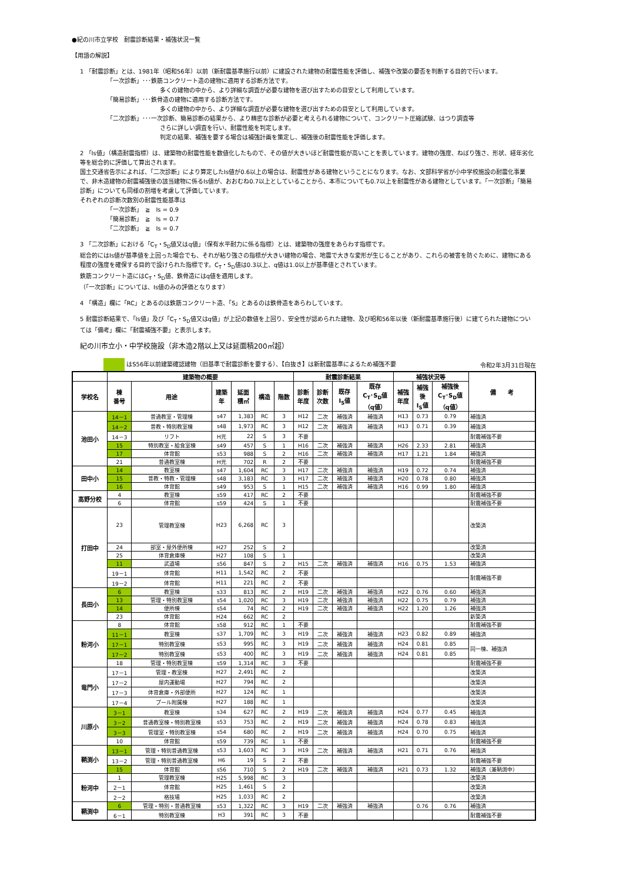●紀の川市立学校　耐震診断結果・補強状況一覧
【用語の解説】
1 「耐震診断」とは、1981年（昭和56年）以前（新耐震基準施行以前）に建設された建物の耐震性能を評価し、補強や改築の要否を判断する目的で行います。
「一次診断」･･･鉄筋コンクリート造の建物に適用する診断方法です。
多くの建物の中から、より詳細な調査が必要な建物を選び出すための目安として利用しています。
「簡易診断」･･･鉄骨造の建物に適用する診断方法です。
多くの建物の中から、より詳細な調査が必要な建物を選び出すための目安として利用しています。
「二次診断」･･･一次診断、簡易診断の結果から、より精密な診断が必要と考えられる建物について、コンクリート圧縮試験、はつり調査等
さらに詳しい調査を行い、耐震性能を判定します。
判定の結果、補強を要する場合は補強計画を策定し、補強後の耐震性能を評価します。
2 「Is値」（構造耐震指標）は、建築物の耐震性能を数値化したもので、その値が大きいほど耐震性能が高いことを表しています。建物の強度、ねばり強さ、形状、経年劣化等を総合的に評価して算出されます。
国土交通省告示によれば、「二次診断」により算定したIs値が0.6以上の場合は、耐震性がある建物ということになります。なお、文部科学省が小中学校施設の耐震化事業で、非木造建物の耐震補強後の該当建物に係るIs値が、おおむね0.7以上としていることから、本市についても0.7以上を耐震性がある建物としています。「一次診断」「簡易診断」についても同様の割増を考慮して評価しています。
それぞれの診断次数別の耐震性能基準は
「一次診断」　≧　Is = 0.9
「簡易診断」　≧　Is = 0.7
「二次診断」　≧　Is = 0.7
3 「二次診断」における「C<sub>T</sub>・S<sub>D</sub>値又はq値」（保有水平耐力に係る指標）とは、建築物の強度をあらわす指標です。
総合的にはIs値が基準値を上回った場合でも、それが粘り強さの指標が大きい建物の場合、地震で大きな変形が生じることがあり、これらの被害を防ぐために、建物にある程度の強度を確保する目的で設けられた指標です。C<sub>T</sub>・S<sub>D</sub>値は0.3以上、q値は1.0以上が基準値とされています。
鉄筋コンクリート造にはC<sub>T</sub>・S<sub>D</sub>値、鉄骨造にはq値を適用します。
（「一次診断」については、Is値のみの評価となります）
4 「構造」欄に「RC」とあるのは鉄筋コンクリート造、「S」とあるのは鉄骨造をあらわしています。
5 耐震診断結果で、「Is値」及び「C<sub>T</sub>・S<sub>D</sub>値又はq値」が上記の数値を上回り、安全性が認められた建物、及び昭和56年以後（新耐震基準施行後）に建てられた建物については「備考」欄に「耐震補強不要」と表示します。
紀の川市立小・中学校施設（非木造2階以上又は延面積200㎡超）
はS56年以前建築確認建物（旧基準で耐震診断を要する）、【白抜き】は新耐震基準によるため補強不要 令和2年3月31日現在
| | 建築物の概要 | | | | | | 耐震診断結果 | | | | 補強状況等 | | | 備 考 |
| --- | --- | --- | --- | --- | --- | --- | --- | --- | --- | --- | --- | --- | --- | --- |
| 学校名 | 棟 番号 | 用途 | 建築 年 | 延面 積㎡ | 構造 | 階数 | 診断 年度 | 診断 次数 | 既存 I<sub>S</sub>値 | 既存 C<sub>T</sub>･S<sub>D</sub>値 （q値） | 補強 年度 | 補強 後 I<sub>S</sub>値 | 補強後 C<sub>T</sub>･S<sub>D</sub>値 （q値） | |
| 池田小 | 14－1 | 普通教室・管理棟 | s47 | 1,383 | RC | 3 | H12 | 二次 | 補強済 | 補強済 | H13 | 0.73 | 0.79 | 補強済 |
| | 14－2 | 普教・特別教室棟 | s48 | 1,973 | RC | 3 | H12 | 二次 | 補強済 | 補強済 | H13 | 0.71 | 0.39 | 補強済 |
| | 14－3 | リフト | H元 | 22 | S | 3 | 不要 | | | | | | | 耐震補強不要 |
| | 15 | 特別教室・給食室棟 | s49 | 457 | S | 1 | H16 | 二次 | 補強済 | 補強済 | H26 | 2.33 | 2.81 | 補強済 |
| | 17 | 体育館 | s53 | 988 | S | 2 | H16 | 二次 | 補強済 | 補強済 | H17 | 1.21 | 1.84 | 補強済 |
| | 21 | 普通教室棟 | H元 | 702 | R | 2 | 不要 | | | | | | | 耐震補強不要 |
| 田中小 | 14 | 教室棟 | s47 | 1,604 | RC | 3 | H17 | 二次 | 補強済 | 補強済 | H19 | 0.72 | 0.74 | 補強済 |
| | 15 | 普教・特教・管理棟 | s48 | 3,183 | RC | 3 | H17 | 二次 | 補強済 | 補強済 | H20 | 0.78 | 0.80 | 補強済 |
| | 16 | 体育館 | s49 | 953 | S | 1 | H15 | 二次 | 補強済 | 補強済 | H16 | 0.99 | 1.80 | 補強済 |
| 高野分校 | 4 | 教室棟 | s59 | 417 | RC | 2 | 不要 | | | | | | | 耐震補強不要 |
| | 6 | 体育館 | s59 | 424 | S | 1 | 不要 | | | | | | | 耐震補強不要 |
| 打田中 | 23 | 管理教室棟 | H23 | 6,268 | RC | 3 | | | | | | | | 改築済 |
| | 24 | 部室・屋外便所棟 | H27 | 252 | S | 2 | | | | | | | | 改築済 |
| | 25 | 体育倉庫棟 | H27 | 108 | S | 1 | | | | | | | | 改築済 |
| | 11 | 武道場 | s56 | 847 | S | 2 | H15 | 二次 | 補強済 | 補強済 | H16 | 0.75 | 1.53 | 補強済 |
| | 19－1 | 体育館 | H11 | 1,542 | RC | 2 | 不要 | | | | | | | 耐震補強不要 |
| | 19－2 | 体育館 | H11 | 221 | RC | 2 | 不要 | | | | | | | |
| 長田小 | 6 | 教室棟 | s33 | 813 | RC | 2 | H19 | 二次 | 補強済 | 補強済 | H22 | 0.76 | 0.60 | 補強済 |
| | 13 | 管理・特別教室棟 | s54 | 1,020 | RC | 3 | H19 | 二次 | 補強済 | 補強済 | H22 | 0.75 | 0.79 | 補強済 |
| | 14 | 便所棟 | s54 | 74 | RC | 2 | H19 | 二次 | 補強済 | 補強済 | H22 | 1.20 | 1.26 | 補強済 |
| | 23 | 体育館 | H24 | 662 | RC | 2 | | | | | | | | 新築済 |
| 粉河小 | 8 | 体育館 | s58 | 912 | RC | 1 | 不要 | | | | | | | 耐震補強不要 |
| | 11－1 | 教室棟 | s37 | 1,709 | RC | 3 | H19 | 二次 | 補強済 | 補強済 | H23 | 0.82 | 0.89 | 補強済 |
| | 17－1 | 特別教室棟 | s53 | 995 | RC | 3 | H19 | 二次 | 補強済 | 補強済 | H24 | 0.81 | 0.85 | 同一棟、補強済 |
| | 17－2 | 特別教室棟 | s53 | 400 | RC | 3 | H19 | 二次 | 補強済 | 補強済 | H24 | 0.81 | 0.85 | |
| | 18 | 管理・特別教室棟 | s59 | 1,314 | RC | 3 | 不要 | | | | | | | 耐震補強不要 |
| 竜門小 | 17－1 | 管理・教室棟 | H27 | 2,491 | RC | 2 | | | | | | | | 改築済 |
| | 17－2 | 屋内運動場 | H27 | 794 | RC | 2 | | | | | | | | 改築済 |
| | 17－3 | 体育倉庫・外部便所 | H27 | 124 | RC | 1 | | | | | | | | 改築済 |
| | 17－4 | プール附属棟 | H27 | 188 | RC | 1 | | | | | | | | 改築済 |
| 川原小 | 3－1 | 教室棟 | s34 | 627 | RC | 2 | H19 | 二次 | 補強済 | 補強済 | H24 | 0.77 | 0.45 | 補強済 |
| | 3－2 | 普通教室棟・特別教室棟 | s53 | 753 | RC | 2 | H19 | 二次 | 補強済 | 補強済 | H24 | 0.78 | 0.83 | 補強済 |
| | 3－3 | 管理室・特別教室棟 | s54 | 680 | RC | 2 | H19 | 二次 | 補強済 | 補強済 | H24 | 0.70 | 0.75 | 補強済 |
| | 10 | 体育館 | s59 | 739 | RC | 1 | 不要 | | | | | | | 耐震補強不要 |
| 鞆渕小 | 13－1 | 管理・特別普通教室棟 | s53 | 1,603 | RC | 3 | H19 | 二次 | 補強済 | 補強済 | H21 | 0.71 | 0.76 | 補強済 |
| | 13－2 | 管理・特別普通教室棟 | H6 | 19 | S | 2 | 不要 | | | | | | | 耐震補強不要 |
| | 15 | 体育館 | s56 | 710 | S | 2 | H19 | 二次 | 補強済 | 補強済 | H21 | 0.73 | 1.32 | 補強済（兼鞆渕中） |
| 粉河中 | 1 | 管理教室棟 | H25 | 5,998 | RC | 3 | | | | | | | | 改築済 |
| | 2－1 | 体育館 | H25 | 1,461 | S | 2 | | | | | | | | 改築済 |
| | 2－2 | 格技場 | H25 | 1,033 | RC | 2 | | | | | | | | 改築済 |
| 鞆渕中 | 6 | 管理・特別・普通教室棟 | s53 | 1,322 | RC | 3 | H19 | 二次 | 補強済 | 補強済 | | 0.76 | 0.76 | 補強済 |
| | 6－1 | 特別教室棟 | H3 | 391 | RC | 3 | 不要 | | | | | | | 耐震補強不要 |